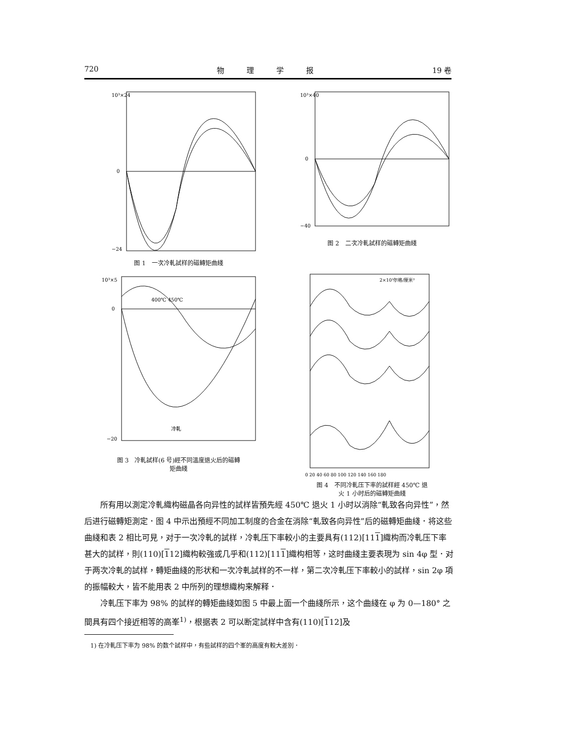720 物　　　理　　　学　　　报 19 卷
10³×24
0
−24
图 1　一次冷軋試样的磁轉矩曲綫
10³×40
0
−40
图 2　二次冷軋試样的磁轉矩曲綫
10³×5
0
−20
冷軋
400℃ 450℃
图 3　冷軋試样(6 号)經不同溫度退火后的磁轉
矩曲綫
2×10³尔格/厘米³
0 20 40 60 80 100 120 140 160 180
图 4　不同冷軋压下率的試样經 450℃ 退
火 1 小时后的磁轉矩曲綫
所有用以測定冷軋織构磁晶各向异性的試样皆預先經 450℃ 退火 1 小时以消除“軋致各向异性”，然后进行磁轉矩測定．图 4 中示出預經不同加工制度的合金在消除“軋致各向异性”后的磁轉矩曲綫．将这些曲綫和表 2 相比可見，对于一次冷軋的試样，冷軋压下率較小的主要具有(112)[111]織构而冷軋压下率甚大的試样，則(110)[112]織构較強或几乎和(112)[111]織构相等，这时曲綫主要表現为 sin 4φ 型．对于两次冷軋的試样，轉矩曲綫的形状和一次冷軋試样的不一样，第二次冷軋压下率較小的試样，sin 2φ 項的振幅較大，皆不能用表 2 中所列的理想織构来解释．
冷軋压下率为 98% 的試样的轉矩曲綫如图 5 中最上面一个曲綫所示，这个曲綫在 φ 为 0—180° 之間具有四个接近相等的高峯<sup>1)</sup>，根据表 2 可以断定試样中含有(110)[112]及
1) 在冷軋压下率为 98% 的数个試样中，有些試样的四个峯的高度有較大差別．